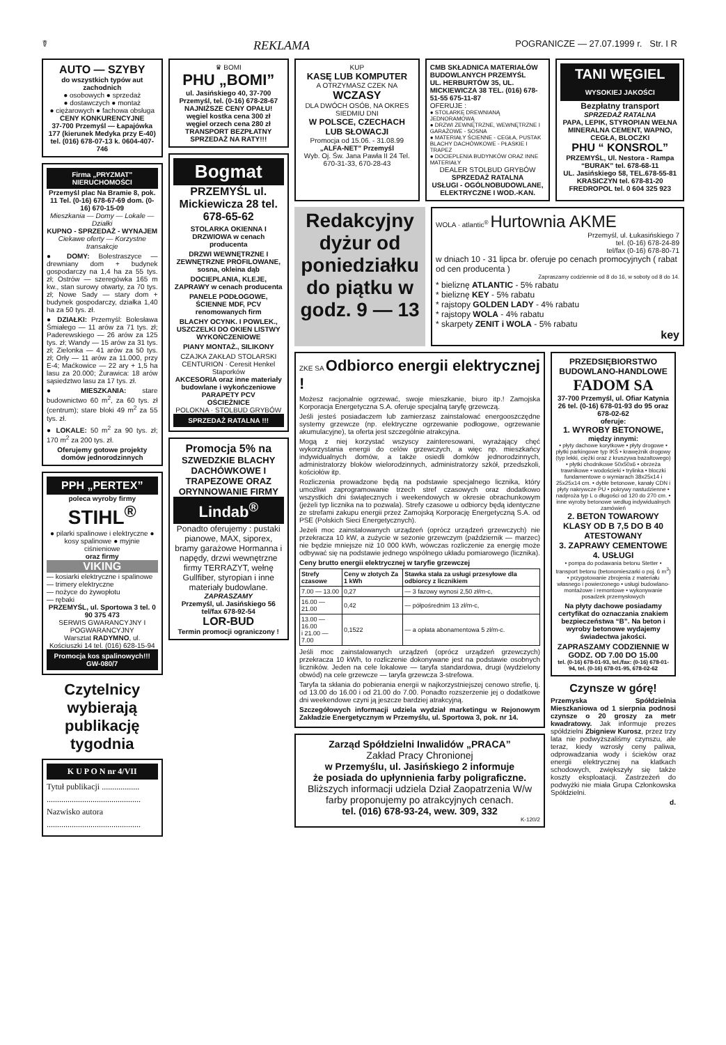☤ REKLAMA POGRANICZE — 27.07.1999 r. Str. I R
AUTO — SZYBY
do wszystkich typów aut zachodnich
● osobowych ● sprzedaż
● dostawczych ● montaż
● ciężarowych ● fachowa obsługa
CENY KONKURENCYJNE
37-700 Przemyśl — Łapajówka 177 (kierunek Medyka przy E-40) tel. (016) 678-07-13 k. 0604-407-746
Firma „PRYZMAT” NIERUCHOMOŚCI
Przemyśl plac Na Bramie 8, pok. 11 Tel. (0-16) 678-67-69 dom. (0-16) 670-15-09
Mieszkania — Domy — Lokale — Działki
KUPNO - SPRZEDAŻ - WYNAJEM
Ciekawe oferty — Korzystne transakcje
● DOMY: Bolestraszyce — drewniany dom + budynek gospodarczy na 1,4 ha za 55 tys. zł; Ostrów — szeregówka 165 m kw., stan surowy otwarty, za 70 tys. zł; Nowe Sady — stary dom + budynek gospodarczy, działka 1,40 ha za 50 tys. zł.
● DZIAŁKI: Przemyśl: Bolesława Śmiałego — 11 arów za 71 tys. zł; Paderewskiego — 26 arów za 125 tys. zł; Wandy — 15 arów za 31 tys. zł; Zielonka — 41 arów za 50 tys. zł; Orły — 11 arów za 11.000, przy E-4; Maćkowice — 22 ary + 1,5 ha lasu za 20.000; Żurawica: 18 arów sąsiedztwo lasu za 17 tys. zł.
● MIESZKANIA: stare budownictwo 60 m<sup>2</sup>, za 60 tys. zł (centrum); stare bloki 49 m<sup>2</sup> za 55 tys. zł.
● LOKALE: 50 m<sup>2</sup> za 90 tys. zł; 170 m<sup>2</sup> za 200 tys. zł.
Oferujemy gotowe projekty domów jednorodzinnych
PPH „PERTEX”
poleca wyroby firmy
STIHL<sup>®</sup>
● pilarki spalinowe i elektryczne ● kosy spalinowe ● myjnie ciśnieniowe
oraz firmy
VIKING
— kosiarki elektryczne i spalinowe
— trimery elektryczne
— nożyce do żywopłotu
— rębaki
PRZEMYŚL, ul. Sportowa 3 tel. 0 90 375 473
SERWIS GWARANCYJNY I POGWARANCYJNY
Warsztat RADYMNO, ul. Kościuszki 14 tel. (016) 628-15-94
Promocja kos spalinowych!!! GW-080/7
Czytelnicy wybierają publikację tygodnia
K U P O N nr 4/VII
Tytuł publikacji ..................
.............................................
Nazwisko autora
.............................................
♛ BOMI
PHU „BOMI”
ul. Jasińskiego 40, 37-700 Przemyśl, tel. (0-16) 678-28-67
NAJNIŻSZE CENY OPAŁU!
węgiel kostka cena 300 zł
węgiel orzech cena 280 zł
TRANSPORT BEZPŁATNY SPRZEDAŻ NA RATY!!!
Bogmat
PRZEMYŚL ul. Mickiewicza 28 tel. 678-65-62
STOLARKA OKIENNA I DRZWIOWA w cenach producenta
DRZWI WEWNĘTRZNE I ZEWNĘTRZNE PROFILOWANE, sosna, okleina dąb
DOCIEPLANIA, KLEJE, ZAPRAWY w cenach producenta
PANELE PODŁOGOWE, ŚCIENNE MDF, PCV renomowanych firm
BLACHY OCYNK. I POWLEK., USZCZELKI DO OKIEN LISTWY WYKOŃCZENIOWE
PIANY MONTAŻ., SILIKONY
CZAJKA ZAKŁAD STOLARSKI
CENTURION · Ceresit Henkel Staporków
AKCESORIA oraz inne materiały budowlane i wykończeniowe
PARAPETY PCV
OŚCIEŻNICE
POLOKNA · STOLBUD GRYBÓW
SPRZEDAŻ RATALNA !!!
Promocja 5% na
SZWEDZKIE BLACHY DACHÓWKOWE I TRAPEZOWE ORAZ ORYNNOWANIE FIRMY
Lindab<sup>®</sup>
Ponadto oferujemy : pustaki pianowe, MAX, siporex, bramy garażowe Hormanna i napędy, drzwi wewnętrzne firmy TERRAZYT, wełnę Gullfiber, styropian i inne materiały budowlane.
ZAPRASZAMY
Przemyśl, ul. Jasińskiego 56 tel/fax 678-92-54
LOR-BUD
Termin promocji ograniczony !
KUP
KASĘ LUB KOMPUTER
A OTRZYMASZ CZEK NA
WCZASY
DLA DWÓCH OSÓB, NA OKRES SIEDMIU DNI
W POLSCE, CZECHACH LUB SŁOWACJI
Promocja od 15.06. - 31.08.99
„ALFA-NET” Przemyśl
Wyb. Oj. Św. Jana Pawła II 24 Tel. 670-31-33, 670-28-43
CMB SKŁADNICA MATERIAŁÓW BUDOWLANYCH PRZEMYŚL
UL. HERBURTÓW 35, UL. MICKIEWICZA 38 TEL. (016) 678-51-55 675-11-87
OFERUJE :
● STOLARKĘ DREWNIANĄ JEDNORAMOWĄ
● DRZWI ZEWNĘTRZNE, WEWNĘTRZNE I GARAŻOWE - SOSNA
● MATERIAŁY ŚCIENNE - CEGŁA, PUSTAK BLACHY DACHÓWKOWE - PŁASKIE I TRAPEZ
● DOCIEPLENIA BUDYNKÓW ORAZ INNE MATERIAŁY
DEALER STOLBUD GRYBÓW
SPRZEDAŻ RATALNA
USŁUGI - OGÓLNOBUDOWLANE, ELEKTRYCZNE I WOD.-KAN.
TANI WĘGIEL
WYSOKIEJ JAKOŚCI
Bezpłatny transport
SPRZEDAŻ RATALNA
PAPA, LEPIK, STYROPIAN WEŁNA MINERALNA CEMENT, WAPNO, CEGŁA, BLOCZKI
PHU “ KONSROL”
PRZEMYŚL, Ul. Nestora - Rampa “BURAK” tel. 678-68-11
UL. Jasińskiego 58, TEL.678-55-81 KRASICZYN tel. 678-81-20 FREDROPOL tel. 0 604 325 923
Redakcyjny dyżur od poniedziałku do piątku w godz. 9 — 13
WOLA · atlantic<sup>®</sup> Hurtownia AKME
Przemyśl, ul. Łukasińskiego 7
tel. (0-16) 678-24-89
tel/fax (0-16) 678-80-71
w dniach 10 - 31 lipca br. oferuje po cenach promocyjnych ( rabat od cen producenta )
Zapraszamy codziennie od 8 do 16, w soboty od 8 do 14.
* bieliznę ATLANTIC - 5% rabatu
* bieliznę KEY - 5% rabatu
* rajstopy GOLDEN LADY - 4% rabatu
* rajstopy WOLA - 4% rabatu
* skarpety ZENIT i WOLA - 5% rabatu
key
ZKE SA Odbiorco energii elektrycznej !
Możesz racjonalnie ogrzewać, swoje mieszkanie, biuro itp.! Zamojska Korporacja Energetyczna S.A. oferuje specjalną taryfę grzewczą.
Jeśli jesteś posiadaczem lub zamierzasz zainstalować energooszczędne systemy grzewcze (np. elektryczne ogrzewanie podłogowe, ogrzewanie akumulacyjne), ta oferta jest szczególnie atrakcyjna.
Mogą z niej korzystać wszyscy zainteresowani, wyrażający chęć wykorzystania energii do celów grzewczych, a więc np. mieszkańcy indywidualnych domów, a także osiedli domków jednorodzinnych, administratorzy bloków wielorodzinnych, administratorzy szkół, przedszkoli, kościołów itp.
Rozliczenia prowadzone będą na podstawie specjalnego licznika, który umożliwi zaprogramowanie trzech stref czasowych oraz dodatkowo wszystkich dni świątecznych i weekendowych w okresie obrachunkowym (jeżeli typ licznika na to pozwala). Strefy czasowe u odbiorcy będą identyczne ze strefami zakupu energii przez Zamojską Korporację Energetyczną S.A. od PSE (Polskich Sieci Energetycznych).
Jeżeli moc zainstalowanych urządzeń (oprócz urządzeń grzewczych) nie przekracza 10 kW, a zużycie w sezonie grzewczym (październik — marzec) nie będzie mniejsze niż 10 000 kWh, wówczas rozliczenie za energię może odbywać się na podstawie jednego wspólnego układu pomiarowego (licznika).
Ceny brutto energii elektrycznej w taryfie grzewczej
| Strefy czasowe | Ceny w złotych Za 1 kWh | Stawka stała za usługi przesyłowe dla odbiorcy z licznikiem |
| --- | --- | --- |
| 7.00 — 13.00 | 0,27 | — 3 fazowy wynosi 2,50 zł/m-c, |
| 16.00 — 21.00 | 0,42 | — półpośrednim 13 zł/m-c, |
| 13.00 — 16.00 i 21.00 — 7.00 | 0,1522 | — a opłata abonamentowa 5 zł/m-c. |
Jeśli moc zainstalowanych urządzeń (oprócz urządzeń grzewczych) przekracza 10 kWh, to rozliczenie dokonywane jest na podstawie osobnych liczników. Jeden na cele lokalowe — taryfa standardowa, drugi (wydzielony obwód) na cele grzewcze — taryfa grzewcza 3-strefowa.
Taryfa ta skłania do pobierania energii w najkorzystniejszej cenowo strefie, tj. od 13.00 do 16.00 i od 21.00 do 7.00. Ponadto rozszerzenie jej o dodatkowe dni weekendowe czyni ją jeszcze bardziej atrakcyjną.
Szczegółowych informacji udziela wydział marketingu w Rejonowym Zakładzie Energetycznym w Przemyślu, ul. Sportowa 3, pok. nr 14.
Zarząd Spółdzielni Inwalidów „PRACA”
Zakład Pracy Chronionej
w Przemyślu, ul. Jasińskiego 2 informuje
że posiada do upłynnienia farby poligraficzne.
Bliższych informacji udziela Dział Zaopatrzenia W/w farby proponujemy po atrakcyjnych cenach.
tel. (016) 678-93-24, wew. 309, 332
K-120/2
PRZEDSIĘBIORSTWO BUDOWLANO-HANDLOWE
FADOM SA
37-700 Przemyśl, ul. Ofiar Katynia 26 tel. (0-16) 678-01-93 do 95 oraz 678-02-62
oferuje:
1. WYROBY BETONOWE,
między innymi:
• płyty dachowe korytkowe • płyty drogowe • płytki parkingowe typ IKŚ • krawężnik drogowy (typ lekki, ciężki oraz z kruszywa bazaltowego) • płytki chodnikowe 50x50x6 • obrzeża trawnikowe • wodościeki • trylinka • bloczki fundamentowe o wymiarach 38x25x14 i 25x25x14 cm. • dyble betonowe, kanały CDN i płyty nakrywcze PU • pokrywy nastudzienne • nadproża typ L o długości od 120 do 270 cm. • inne wyroby betonowe według indywidualnych zamówień
2. BETON TOWAROWY KLASY OD B 7,5 DO B 40 ATESTOWANY
3. ZAPRAWY CEMENTOWE
4. USŁUGI
• pompa do podawania betonu Stetter • transport betonu (betonomieszarki o poj. 6 m<sup>3</sup>) • przygotowanie zbrojenia z materiału własnego i powierzonego • usługi budowlano-montażowe i remontowe • wykonywanie posadzek przemysłowych
Na płyty dachowe posiadamy certyfikat do oznaczania znakiem bezpieczeństwa “B”. Na beton i wyroby betonowe wydajemy świadectwa jakości.
ZAPRASZAMY CODZIENNIE W GODZ. OD 7.00 DO 15.00
tel. (0-16) 678-01-93, tel./fax: (0-16) 678-01-94, tel. (0-16) 678-01-95, 678-02-62
Czynsze w górę!
Przemyska Spółdzielnia Mieszkaniowa od 1 sierpnia podnosi czynsze o 20 groszy za metr kwadratowy. Jak informuje prezes spółdzielni Zbigniew Kurosz, przez trzy lata nie podwyższaliśmy czynszu, ale teraz, kiedy wzrosły ceny paliwa, odprowadzania wody i ścieków oraz energii elektrycznej na klatkach schodowych, zwiększyły się także koszty eksploatacji. Zastrzeżeń do podwyżki nie miała Grupa Członkowska Spółdzielni.
d.